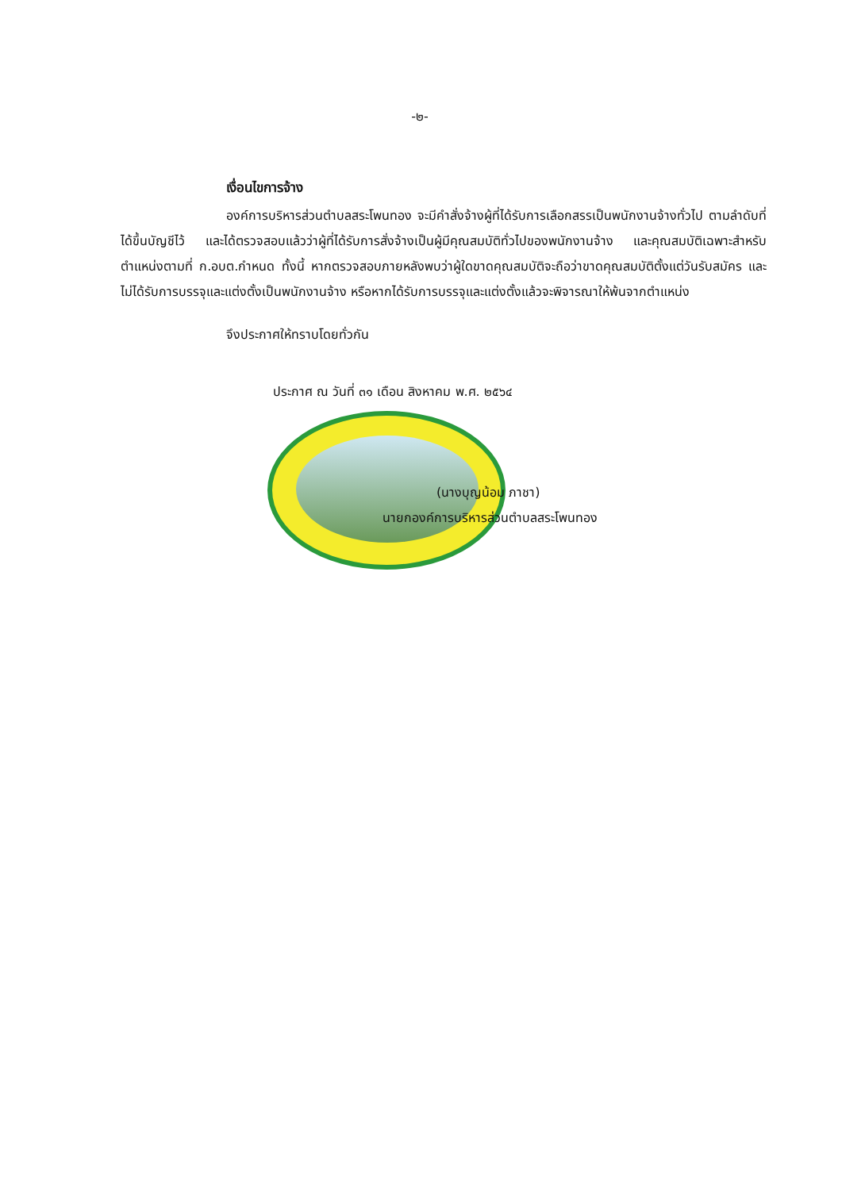-๒-
เงื่อนไขการจ้าง
องค์การบริหารส่วนตำบลสระโพนทอง จะมีคำสั่งจ้างผู้ที่ได้รับการเลือกสรรเป็นพนักงานจ้างทั่วไป ตามลำดับที่ได้ขึ้นบัญชีไว้ และได้ตรวจสอบแล้วว่าผู้ที่ได้รับการสั่งจ้างเป็นผู้มีคุณสมบัติทั่วไปของพนักงานจ้าง และคุณสมบัติเฉพาะสำหรับตำแหน่งตามที่ ก.อบต.กำหนด ทั้งนี้ หากตรวจสอบภายหลังพบว่าผู้ใดขาดคุณสมบัติจะถือว่าขาดคุณสมบัติตั้งแต่วันรับสมัคร และไม่ได้รับการบรรจุและแต่งตั้งเป็นพนักงานจ้าง หรือหากได้รับการบรรจุและแต่งตั้งแล้วจะพิจารณาให้พ้นจากตำแหน่ง
จึงประกาศให้ทราบโดยทั่วกัน
ประกาศ ณ วันที่ ๓๑ เดือน สิงหาคม พ.ศ. ๒๕๖๔
(นางบุญน้อม ภาชา)
นายกองค์การบริหารส่วนตำบลสระโพนทอง